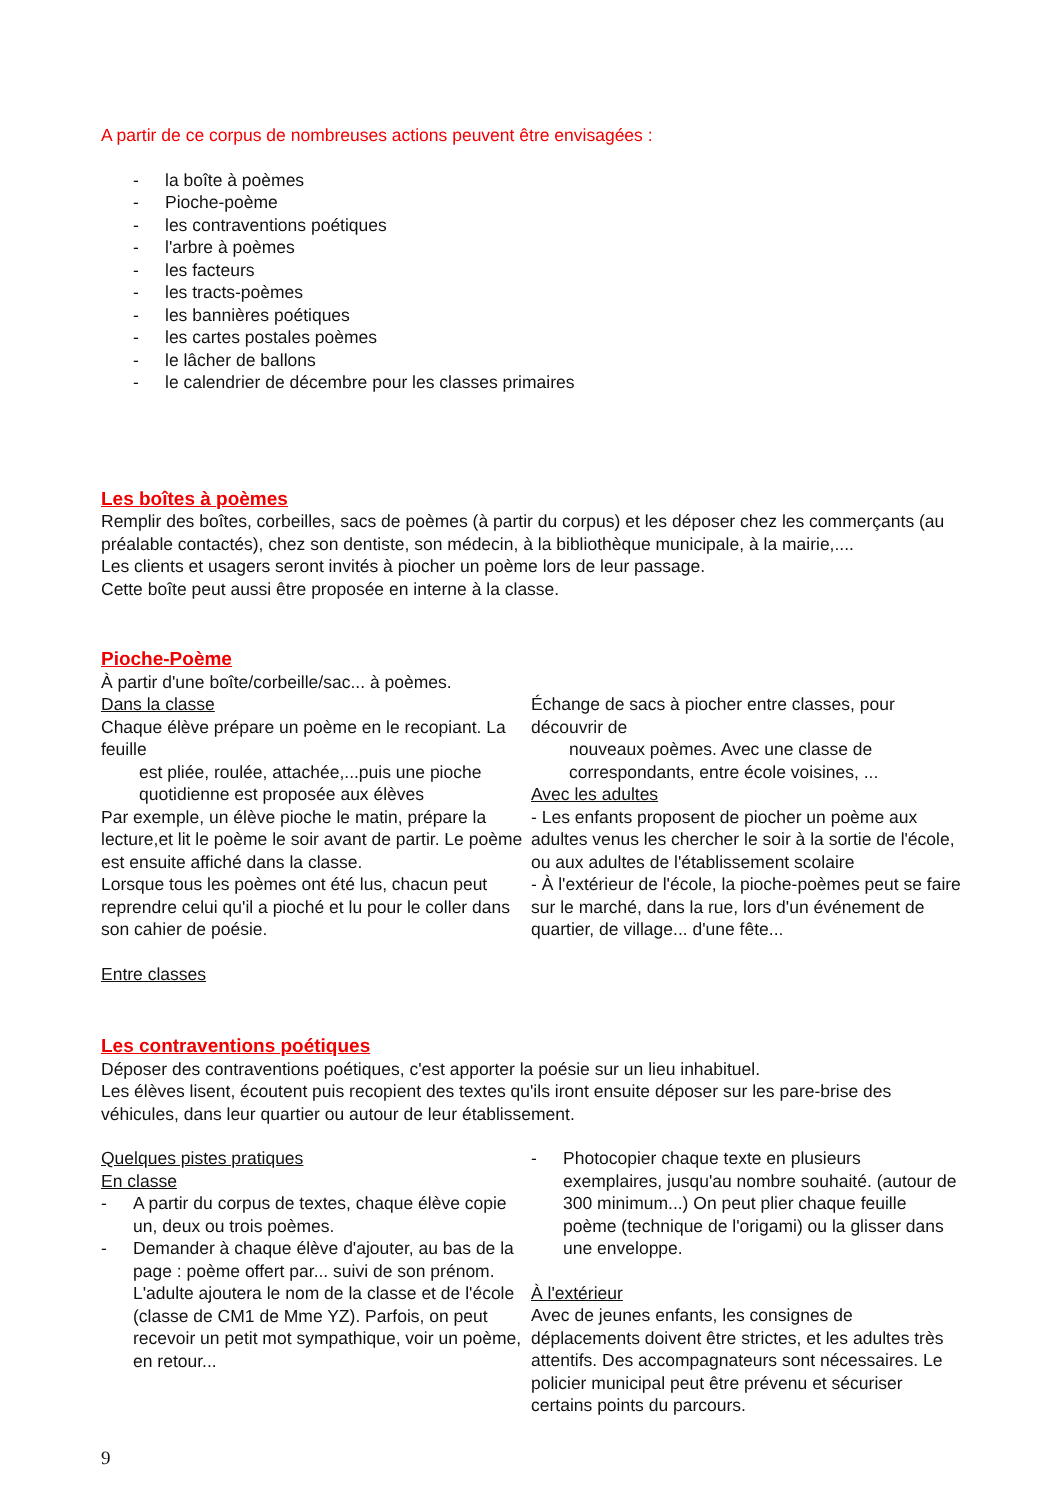A partir de ce corpus de nombreuses actions peuvent être envisagées :
- la boîte à poèmes
- Pioche-poème
- les contraventions poétiques
- l'arbre à poèmes
- les facteurs
- les tracts-poèmes
- les bannières poétiques
- les cartes postales poèmes
- le lâcher de ballons
- le calendrier de décembre pour les classes primaires
Les boîtes à poèmes
Remplir des boîtes, corbeilles, sacs de poèmes (à partir du corpus) et les déposer chez les commerçants (au préalable contactés), chez son dentiste, son médecin, à la bibliothèque municipale, à la mairie,....
Les clients et usagers seront invités à piocher un poème lors de leur passage.
Cette boîte peut aussi être proposée en interne à la classe.
Pioche-Poème
À partir d'une boîte/corbeille/sac... à poèmes.
Dans la classe
Chaque élève prépare un poème en le recopiant. La feuille
est pliée, roulée, attachée,...puis une pioche quotidienne est proposée aux élèves
Par exemple, un élève pioche le matin, prépare la lecture,et lit le poème le soir avant de partir. Le poème est ensuite affiché dans la classe.
Lorsque tous les poèmes ont été lus, chacun peut reprendre celui qu'il a pioché et lu pour le coller dans son cahier de poésie.
Entre classes
Échange de sacs à piocher entre classes, pour découvrir de
nouveaux poèmes. Avec une classe de correspondants, entre école voisines, ...
Avec les adultes
- Les enfants proposent de piocher un poème aux adultes venus les chercher le soir à la sortie de l'école, ou aux adultes de l'établissement scolaire
- À l'extérieur de l'école, la pioche-poèmes peut se faire sur le marché, dans la rue, lors d'un événement de quartier, de village... d'une fête...
Les contraventions poétiques
Déposer des contraventions poétiques, c'est apporter la poésie sur un lieu inhabituel.
Les élèves lisent, écoutent puis recopient des textes qu'ils iront ensuite déposer sur les pare-brise des véhicules, dans leur quartier ou autour de leur établissement.
Quelques pistes pratiques
En classe
- A partir du corpus de textes, chaque élève copie un, deux ou trois poèmes.
- Demander à chaque élève d'ajouter, au bas de la page : poème offert par... suivi de son prénom. L'adulte ajoutera le nom de la classe et de l'école (classe de CM1 de Mme YZ). Parfois, on peut recevoir un petit mot sympathique, voir un poème, en retour...
- Photocopier chaque texte en plusieurs exemplaires, jusqu'au nombre souhaité. (autour de 300 minimum...) On peut plier chaque feuille poème (technique de l'origami) ou la glisser dans une enveloppe.
À l'extérieur
Avec de jeunes enfants, les consignes de déplacements doivent être strictes, et les adultes très attentifs. Des accompagnateurs sont nécessaires. Le policier municipal peut être prévenu et sécuriser certains points du parcours.
9